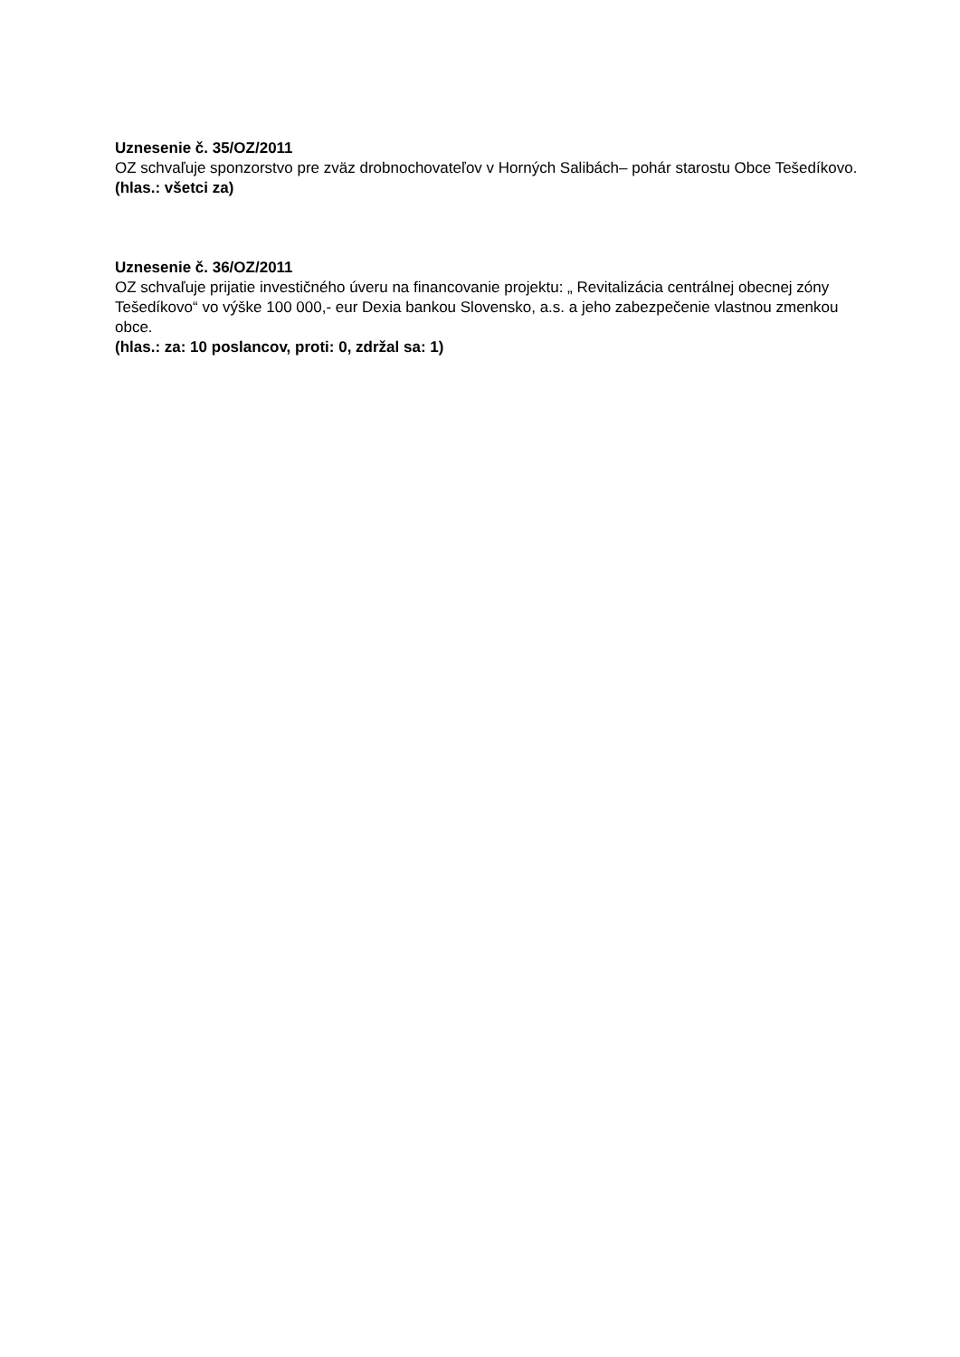Uznesenie č. 35/OZ/2011
OZ schvaľuje sponzorstvo pre zväz drobnochovateľov v Horných Salibách– pohár starostu Obce Tešedíkovo.
(hlas.: všetci za)
Uznesenie č. 36/OZ/2011
OZ schvaľuje prijatie investičného úveru na financovanie projektu: „ Revitalizácia centrálnej obecnej zóny Tešedíkovo“ vo výške 100 000,- eur Dexia bankou Slovensko, a.s. a jeho zabezpečenie vlastnou zmenkou obce.
(hlas.: za: 10 poslancov, proti: 0, zdržal sa: 1)